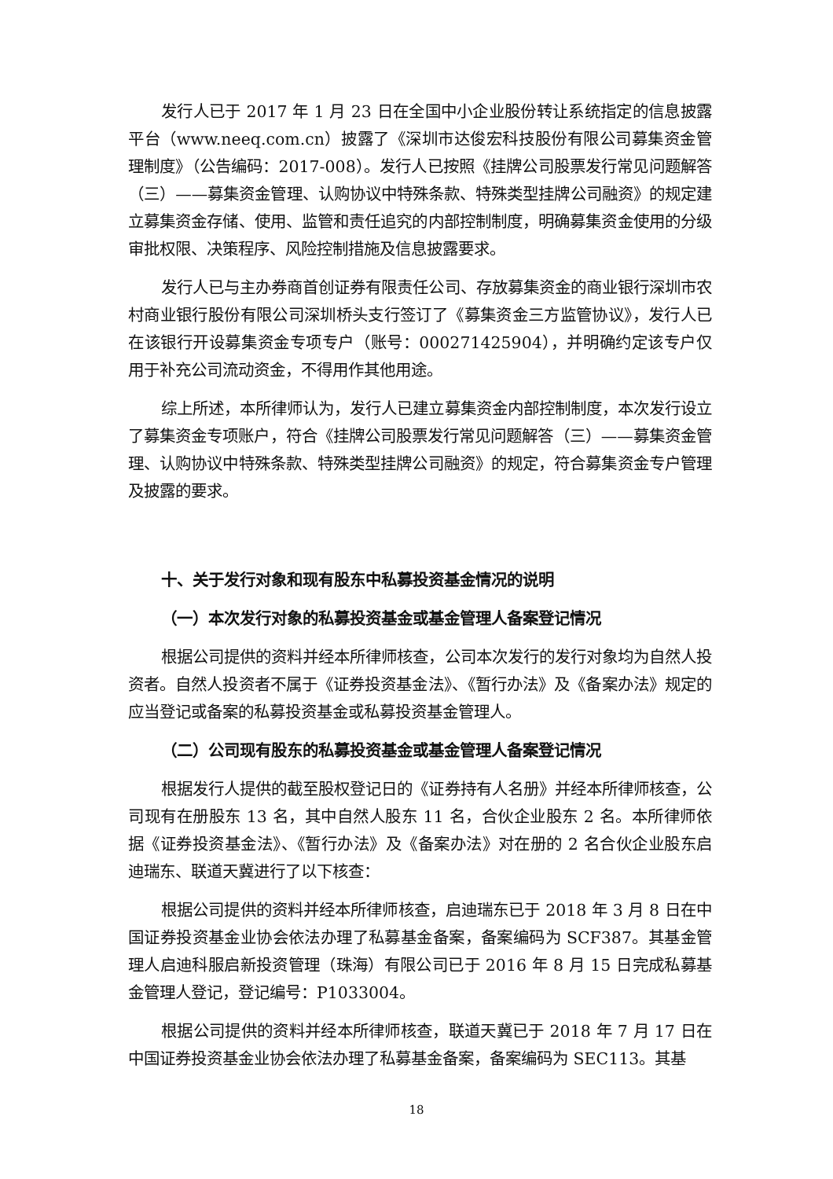发行人已于 2017 年 1 月 23 日在全国中小企业股份转让系统指定的信息披露平台（www.neeq.com.cn）披露了《深圳市达俊宏科技股份有限公司募集资金管理制度》（公告编码：2017-008）。发行人已按照《挂牌公司股票发行常见问题解答（三）——募集资金管理、认购协议中特殊条款、特殊类型挂牌公司融资》的规定建立募集资金存储、使用、监管和责任追究的内部控制制度，明确募集资金使用的分级审批权限、决策程序、风险控制措施及信息披露要求。
发行人已与主办券商首创证券有限责任公司、存放募集资金的商业银行深圳市农村商业银行股份有限公司深圳桥头支行签订了《募集资金三方监管协议》，发行人已在该银行开设募集资金专项专户（账号：000271425904），并明确约定该专户仅用于补充公司流动资金，不得用作其他用途。
综上所述，本所律师认为，发行人已建立募集资金内部控制制度，本次发行设立了募集资金专项账户，符合《挂牌公司股票发行常见问题解答（三）——募集资金管理、认购协议中特殊条款、特殊类型挂牌公司融资》的规定，符合募集资金专户管理及披露的要求。
十、关于发行对象和现有股东中私募投资基金情况的说明
（一）本次发行对象的私募投资基金或基金管理人备案登记情况
根据公司提供的资料并经本所律师核查，公司本次发行的发行对象均为自然人投资者。自然人投资者不属于《证券投资基金法》、《暂行办法》及《备案办法》规定的应当登记或备案的私募投资基金或私募投资基金管理人。
（二）公司现有股东的私募投资基金或基金管理人备案登记情况
根据发行人提供的截至股权登记日的《证券持有人名册》并经本所律师核查，公司现有在册股东 13 名，其中自然人股东 11 名，合伙企业股东 2 名。本所律师依据《证券投资基金法》、《暂行办法》及《备案办法》对在册的 2 名合伙企业股东启迪瑞东、联道天冀进行了以下核查：
根据公司提供的资料并经本所律师核查，启迪瑞东已于 2018 年 3 月 8 日在中国证券投资基金业协会依法办理了私募基金备案，备案编码为 SCF387。其基金管理人启迪科服启新投资管理（珠海）有限公司已于 2016 年 8 月 15 日完成私募基金管理人登记，登记编号：P1033004。
根据公司提供的资料并经本所律师核查，联道天冀已于 2018 年 7 月 17 日在中国证券投资基金业协会依法办理了私募基金备案，备案编码为 SEC113。其基
18